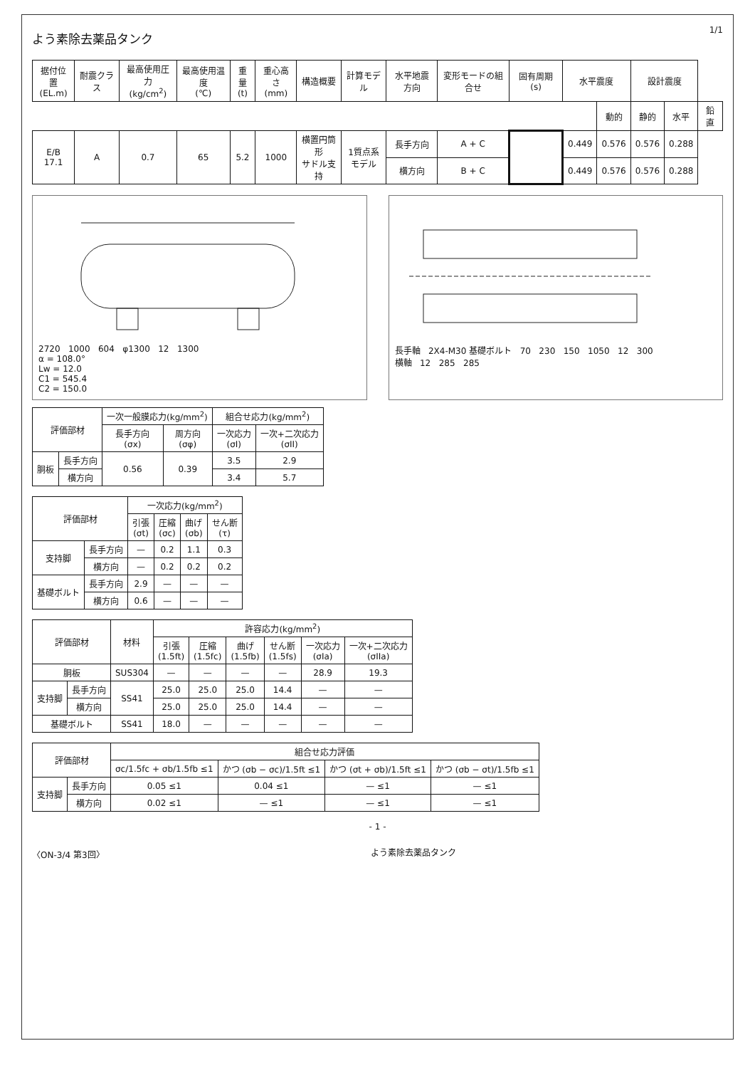よう素除去薬品タンク
1/1
| 据付位置 (EL.m) | 耐震クラス | 最高使用圧力 (kg/cm<sup>2</sup>) | 最高使用温度 (℃) | 重量 (t) | 重心高さ (mm) | 構造概要 | 計算モデル | 水平地震方向 | 変形モードの組合せ | 固有周期 (s) | 水平震度 | | 設計震度 | | |
| --- | --- | --- | --- | --- | --- | --- | --- | --- | --- | --- | --- | --- | --- | --- | --- |
| | | | | | | | | | | | | 動的 | 静的 | 水平 | 鉛直 |
| E/B 17.1 | A | 0.7 | 65 | 5.2 | 1000 | 横置円筒形 サドル支持 | 1質点系 モデル | 長手方向 | A + C | | 0.449 | 0.576 | 0.576 | 0.288 | |
| | | | | | | | | 横方向 | B + C | | 0.449 | 0.576 | 0.576 | 0.288 | |
2720 1000 604 φ1300 12 1300
α = 108.0°
Lw = 12.0
C1 = 545.4
C2 = 150.0
長手軸 2X4-M30 基礎ボルト 70 230 150 1050 12 300
横軸 12 285 285
| 評価部材 | | 一次一般膜応力(kg/mm<sup>2</sup>) | | 組合せ応力(kg/mm<sup>2</sup>) | |
| --- | --- | --- | --- | --- | --- |
| | | 長手方向 (σx) | 周方向 (σφ) | 一次応力 (σI) | 一次+二次応力 (σII) |
| 胴板 | 長手方向 | 0.56 | 0.39 | 3.5 | 2.9 |
| | 横方向 | | | 3.4 | 5.7 |
| 評価部材 | | 一次応力(kg/mm<sup>2</sup>) | | | |
| --- | --- | --- | --- | --- | --- |
| | | 引張 (σt) | 圧縮 (σc) | 曲げ (σb) | せん断 (τ) |
| 支持脚 | 長手方向 | — | 0.2 | 1.1 | 0.3 |
| | 横方向 | — | 0.2 | 0.2 | 0.2 |
| 基礎ボルト | 長手方向 | 2.9 | — | — | — |
| | 横方向 | 0.6 | — | — | — |
| 評価部材 | | 材料 | 許容応力(kg/mm<sup>2</sup>) | | | | | |
| --- | --- | --- | --- | --- | --- | --- | --- | --- |
| | | | 引張 (1.5ft) | 圧縮 (1.5fc) | 曲げ (1.5fb) | せん断 (1.5fs) | 一次応力 (σIa) | 一次+二次応力 (σIIa) |
| 胴板 | | SUS304 | — | — | — | — | 28.9 | 19.3 |
| 支持脚 | 長手方向 | SS41 | 25.0 | 25.0 | 25.0 | 14.4 | — | — |
| | 横方向 | | 25.0 | 25.0 | 25.0 | 14.4 | — | — |
| 基礎ボルト | | SS41 | 18.0 | — | — | — | — | — |
| 評価部材 | | 組合せ応力評価 | | | |
| --- | --- | --- | --- | --- | --- |
| | | σc/1.5fc + σb/1.5fb ≤1 | かつ (σb − σc)/1.5ft ≤1 | かつ (σt + σb)/1.5ft ≤1 | かつ (σb − σt)/1.5fb ≤1 |
| 支持脚 | 長手方向 | 0.05 ≤1 | 0.04 ≤1 | — ≤1 | — ≤1 |
| | 横方向 | 0.02 ≤1 | — ≤1 | — ≤1 | — ≤1 |
- 1 -
〈ON-3/4 第3回〉 よう素除去薬品タンク